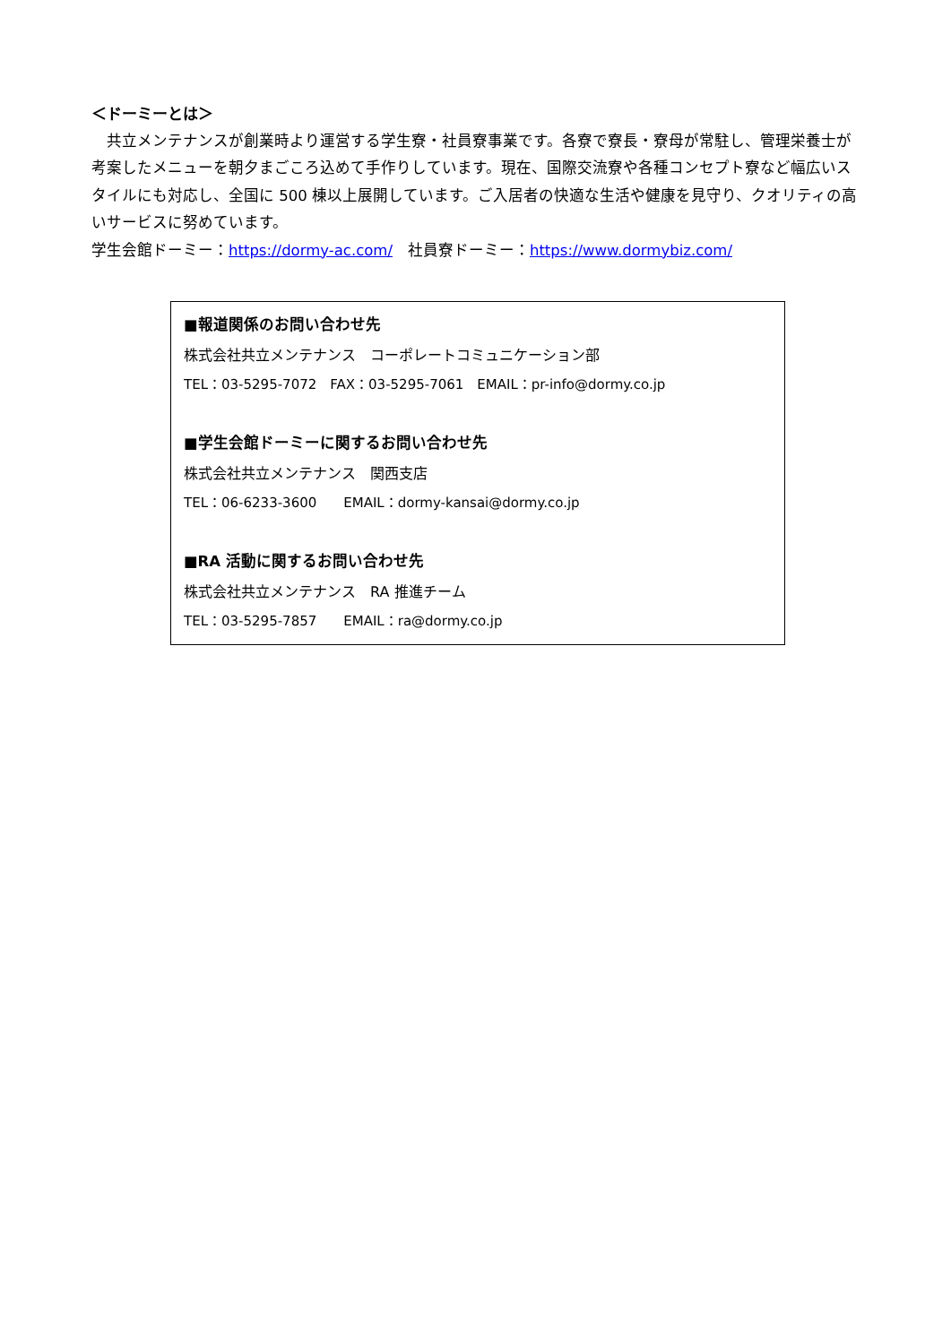＜ドーミーとは＞
　共立メンテナンスが創業時より運営する学生寮・社員寮事業です。各寮で寮長・寮母が常駐し、管理栄養士が考案したメニューを朝夕まごころ込めて手作りしています。現在、国際交流寮や各種コンセプト寮など幅広いスタイルにも対応し、全国に 500 棟以上展開しています。ご入居者の快適な生活や健康を見守り、クオリティの高いサービスに努めています。
学生会館ドーミー：https://dormy-ac.com/　社員寮ドーミー：https://www.dormybiz.com/
■報道関係のお問い合わせ先
株式会社共立メンテナンス　コーポレートコミュニケーション部
TEL：03-5295-7072　FAX：03-5295-7061　EMAIL：pr-info@dormy.co.jp
■学生会館ドーミーに関するお問い合わせ先
株式会社共立メンテナンス　関西支店
TEL：06-6233-3600　　EMAIL：dormy-kansai@dormy.co.jp
■RA 活動に関するお問い合わせ先
株式会社共立メンテナンス　RA 推進チーム
TEL：03-5295-7857　　EMAIL：ra@dormy.co.jp